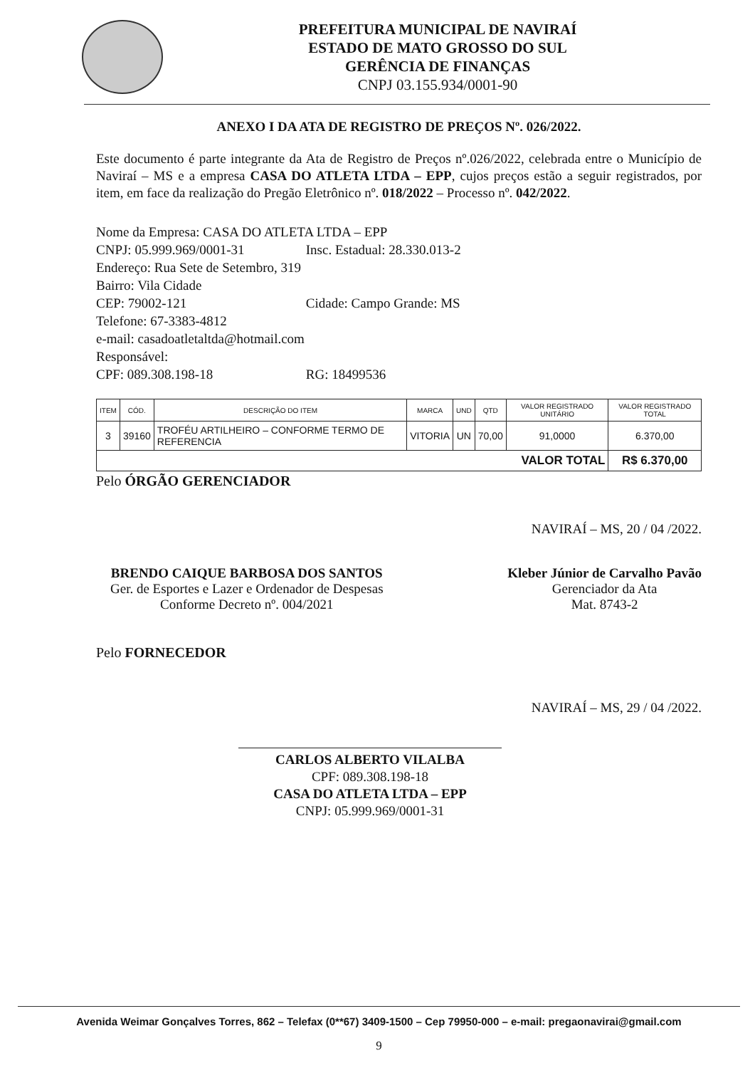PREFEITURA MUNICIPAL DE NAVIRAÍ
ESTADO DE MATO GROSSO DO SUL
GERÊNCIA DE FINANÇAS
CNPJ 03.155.934/0001-90
ANEXO I DA ATA DE REGISTRO DE PREÇOS Nº. 026/2022.
Este documento é parte integrante da Ata de Registro de Preços nº.026/2022, celebrada entre o Município de Naviraí – MS e a empresa CASA DO ATLETA LTDA – EPP, cujos preços estão a seguir registrados, por item, em face da realização do Pregão Eletrônico nº. 018/2022 – Processo nº. 042/2022.
Nome da Empresa: CASA DO ATLETA LTDA – EPP
CNPJ: 05.999.969/0001-31 Insc. Estadual: 28.330.013-2
Endereço: Rua Sete de Setembro, 319
Bairro: Vila Cidade
CEP: 79002-121 Cidade: Campo Grande: MS
Telefone: 67-3383-4812
e-mail: casadoatletaltda@hotmail.com
Responsável:
CPF: 089.308.198-18 RG: 18499536
| ITEM | CÓD. | DESCRIÇÃO DO ITEM | MARCA | UND | QTD | VALOR REGISTRADO UNITÁRIO | VALOR REGISTRADO TOTAL |
| --- | --- | --- | --- | --- | --- | --- | --- |
| 3 | 39160 | TROFÉU ARTILHEIRO – CONFORME TERMO DE REFERENCIA | VITORIA | UN | 70,00 | 91,0000 | 6.370,00 |
| VALOR TOTAL | | | | | | | R$ 6.370,00 |
Pelo ÓRGÃO GERENCIADOR
NAVIRAÍ – MS, 20 / 04 /2022.
BRENDO CAIQUE BARBOSA DOS SANTOS
Ger. de Esportes e Lazer e Ordenador de Despesas
Conforme Decreto nº. 004/2021
Kleber Júnior de Carvalho Pavão
Gerenciador da Ata
Mat. 8743-2
Pelo FORNECEDOR
NAVIRAÍ – MS, 29 / 04 /2022.
CARLOS ALBERTO VILALBA
CPF: 089.308.198-18
CASA DO ATLETA LTDA – EPP
CNPJ: 05.999.969/0001-31
Avenida Weimar Gonçalves Torres, 862 – Telefax (0**67) 3409-1500 – Cep 79950-000 – e-mail: pregaonavirai@gmail.com
9